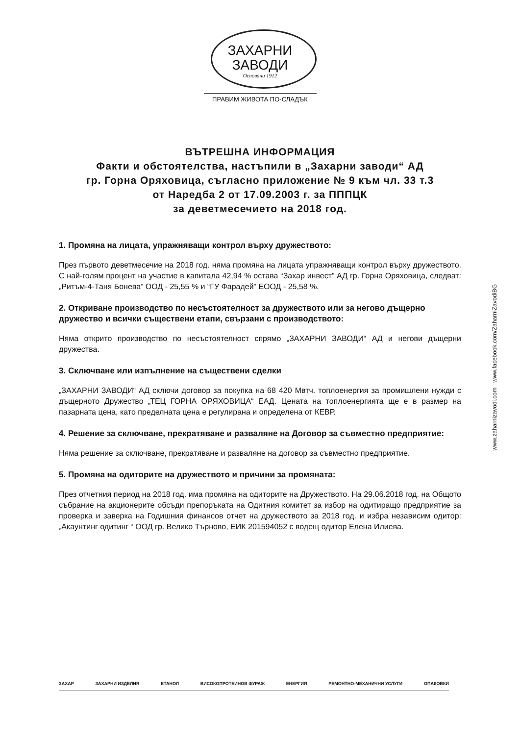ЗАХАРНИ
ЗАВОДИ
Основани 1912
ПРАВИМ ЖИВОТА ПО-СЛАДЪК
ВЪТРЕШНА ИНФОРМАЦИЯ
Факти и обстоятелства, настъпили в „Захарни заводи“ АД
гр. Горна Оряховица, съгласно приложение № 9 към чл. 33 т.3
от Наредба 2 от 17.09.2003 г. за ПППЦК
за деветмесечието на 2018 год.
1. Промяна на лицата, упражняващи контрол върху дружеството:
През първото деветмесечие на 2018 год. няма промяна на лицата упражняващи контрол върху дружеството. С най-голям процент на участие в капитала 42,94 % остава “Захар инвест” АД гр. Горна Оряховица, следват: „Ритъм-4-Таня Бонева” ООД - 25,55 % и “ГУ Фарадей” ЕООД - 25,58 %.
2. Откриване производство по несъстоятелност за дружеството или за негово дъщерно дружество и всички съществени етапи, свързани с производството:
Няма открито производство по несъстоятелност спрямо „ЗАХАРНИ ЗАВОДИ“ АД и негови дъщерни дружества.
3. Сключване или изпълнение на съществени сделки
„ЗАХАРНИ ЗАВОДИ“ АД сключи договор за покупка на 68 420 Мвтч. топлоенергия за промишлени нужди с дъщерното Дружество „ТЕЦ ГОРНА ОРЯХОВИЦА“ ЕАД. Цената на топлоенергията ще е в размер на пазарната цена, като пределната цена е регулирана и определена от КЕВР.
4. Решение за сключване, прекратяване и разваляне на Договор за съвместно предприятие:
Няма решение за сключване, прекратяване и разваляне на договор за съвместно предприятие.
5. Промяна на одиторите на дружеството и причини за промяната:
През отчетния период на 2018 год. има промяна на одиторите на Дружеството. На 29.06.2018 год. на Общото събрание на акционерите обсъди препоръката на Одитния комитет за избор на одитиращо предприятие за проверка и заверка на Годишния финансов отчет на дружеството за 2018 год. и избра независим одитор: „Акаунтинг одитинг “ ООД гр. Велико Търново, ЕИК 201594052 с водещ одитор Елена Илиева.
www.zaharnizavodi.com www.facebook.com/ZaharniZavodiBG
ЗАХАР ЗАХАРНИ ИЗДЕЛИЯ ЕТАНОЛ ВИСОКОПРОТЕИНОВ ФУРАЖ ЕНЕРГИЯ РЕМОНТНО-МЕХАНИЧНИ УСЛУГИ ОПАКОВКИ